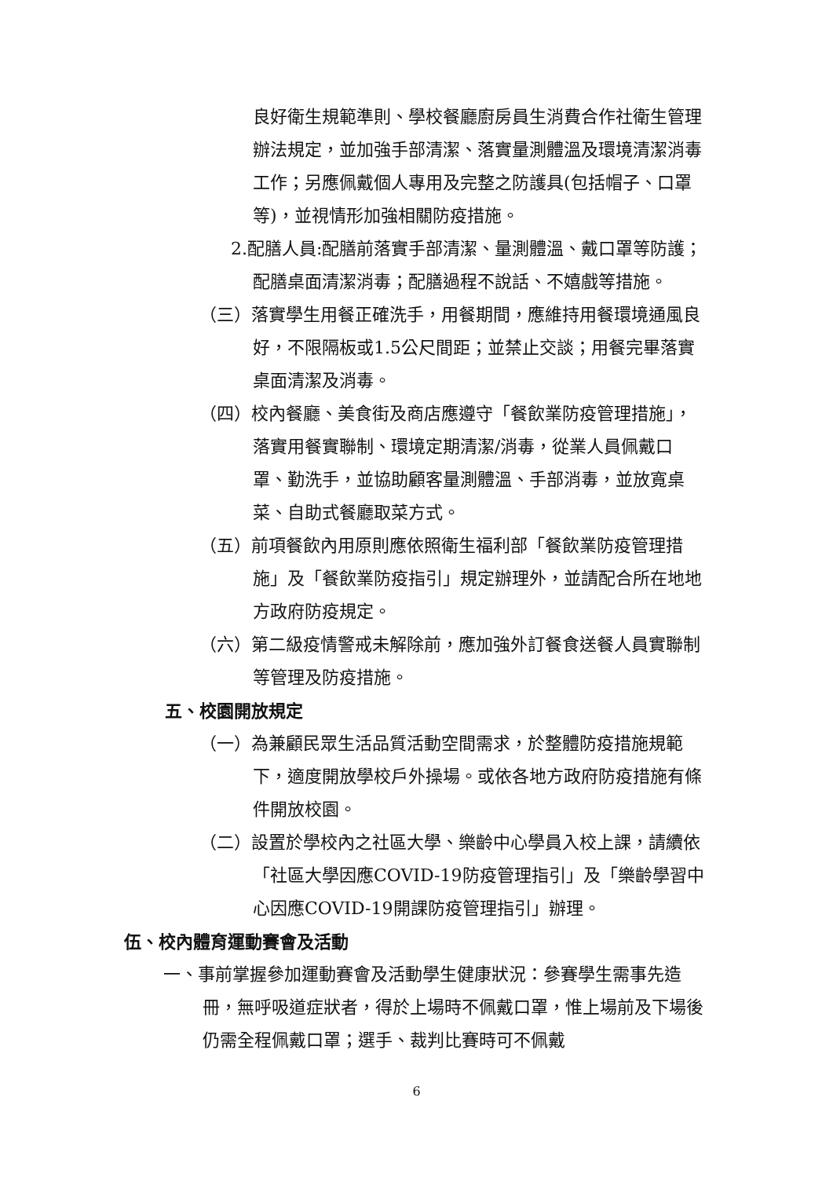良好衛生規範準則、學校餐廳廚房員生消費合作社衛生管理辦法規定，並加強手部清潔、落實量測體溫及環境清潔消毒工作；另應佩戴個人專用及完整之防護具(包括帽子、口罩等)，並視情形加強相關防疫措施。
2.配膳人員:配膳前落實手部清潔、量測體溫、戴口罩等防護；配膳桌面清潔消毒；配膳過程不說話、不嬉戲等措施。
（三）落實學生用餐正確洗手，用餐期間，應維持用餐環境通風良好，不限隔板或1.5公尺間距；並禁止交談；用餐完畢落實桌面清潔及消毒。
（四）校內餐廳、美食街及商店應遵守「餐飲業防疫管理措施」，落實用餐實聯制、環境定期清潔/消毒，從業人員佩戴口罩、勤洗手，並協助顧客量測體溫、手部消毒，並放寬桌菜、自助式餐廳取菜方式。
（五）前項餐飲內用原則應依照衛生福利部「餐飲業防疫管理措施」及「餐飲業防疫指引」規定辦理外，並請配合所在地地方政府防疫規定。
（六）第二級疫情警戒未解除前，應加強外訂餐食送餐人員實聯制等管理及防疫措施。
五、校園開放規定
（一）為兼顧民眾生活品質活動空間需求，於整體防疫措施規範下，適度開放學校戶外操場。或依各地方政府防疫措施有條件開放校園。
（二）設置於學校內之社區大學、樂齡中心學員入校上課，請續依「社區大學因應COVID-19防疫管理指引」及「樂齡學習中心因應COVID-19開課防疫管理指引」辦理。
伍、校內體育運動賽會及活動
一、事前掌握參加運動賽會及活動學生健康狀況：參賽學生需事先造冊，無呼吸道症狀者，得於上場時不佩戴口罩，惟上場前及下場後仍需全程佩戴口罩；選手、裁判比賽時可不佩戴
6